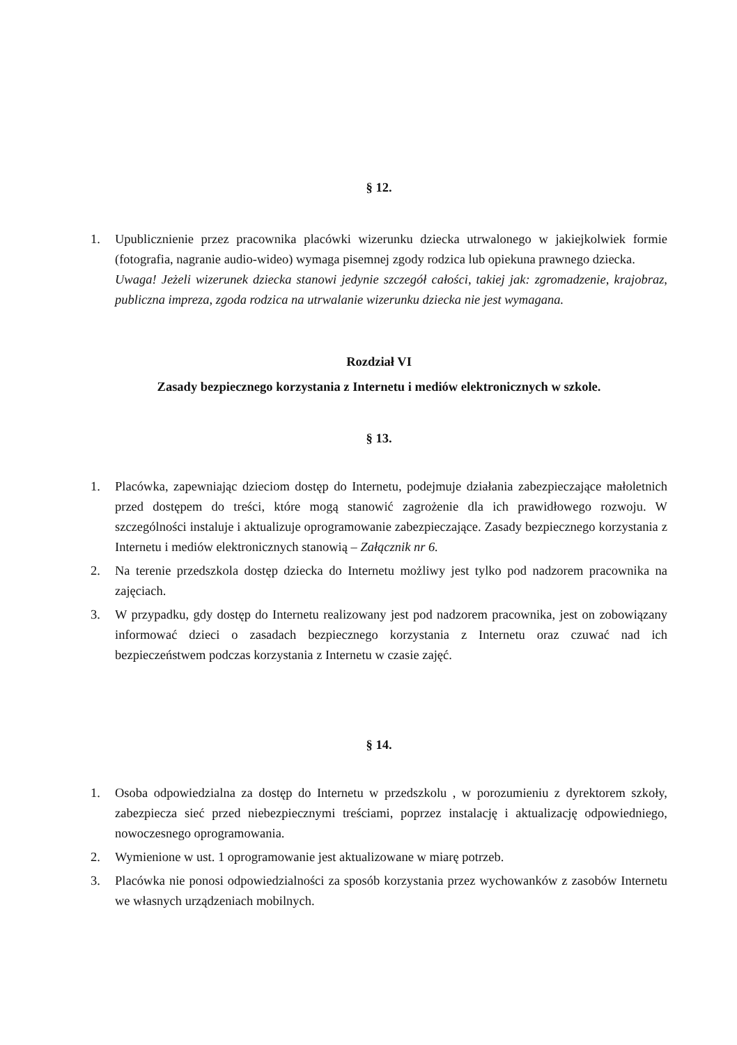§ 12.
1. Upublicznienie przez pracownika placówki wizerunku dziecka utrwalonego w jakiejkolwiek formie (fotografia, nagranie audio-wideo) wymaga pisemnej zgody rodzica lub opiekuna prawnego dziecka.
Uwaga! Jeżeli wizerunek dziecka stanowi jedynie szczegół całości, takiej jak: zgromadzenie, krajobraz, publiczna impreza, zgoda rodzica na utrwalanie wizerunku dziecka nie jest wymagana.
Rozdział VI
Zasady bezpiecznego korzystania z Internetu i mediów elektronicznych w szkole.
§ 13.
1. Placówka, zapewniając dzieciom dostęp do Internetu, podejmuje działania zabezpieczające małoletnich przed dostępem do treści, które mogą stanowić zagrożenie dla ich prawidłowego rozwoju. W szczególności instaluje i aktualizuje oprogramowanie zabezpieczające. Zasady bezpiecznego korzystania z Internetu i mediów elektronicznych stanowią – Załącznik nr 6.
2. Na terenie przedszkola dostęp dziecka do Internetu możliwy jest tylko pod nadzorem pracownika na zajęciach.
3. W przypadku, gdy dostęp do Internetu realizowany jest pod nadzorem pracownika, jest on zobowiązany informować dzieci o zasadach bezpiecznego korzystania z Internetu oraz czuwać nad ich bezpieczeństwem podczas korzystania z Internetu w czasie zajęć.
§ 14.
1. Osoba odpowiedzialna za dostęp do Internetu w przedszkolu , w porozumieniu z dyrektorem szkoły, zabezpiecza sieć przed niebezpiecznymi treściami, poprzez instalację i aktualizację odpowiedniego, nowoczesnego oprogramowania.
2. Wymienione w ust. 1 oprogramowanie jest aktualizowane w miarę potrzeb.
3. Placówka nie ponosi odpowiedzialności za sposób korzystania przez wychowanków z zasobów Internetu we własnych urządzeniach mobilnych.